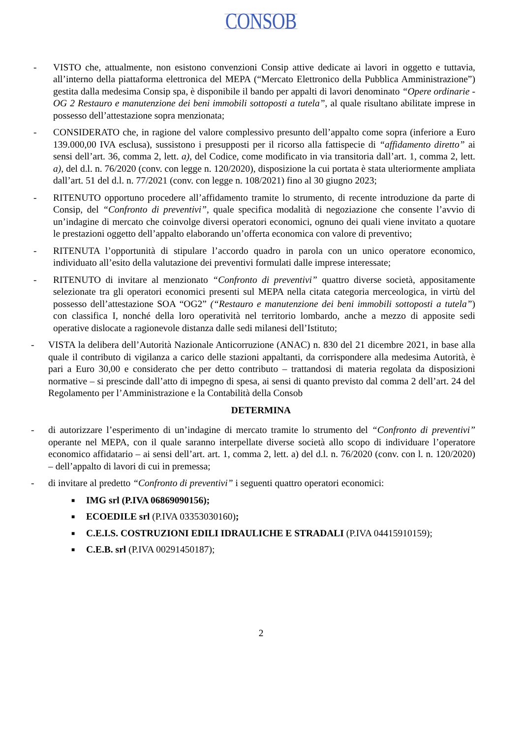CONSOB
- VISTO che, attualmente, non esistono convenzioni Consip attive dedicate ai lavori in oggetto e tuttavia, all’interno della piattaforma elettronica del MEPA (“Mercato Elettronico della Pubblica Amministrazione”) gestita dalla medesima Consip spa, è disponibile il bando per appalti di lavori denominato “Opere ordinarie - OG 2 Restauro e manutenzione dei beni immobili sottoposti a tutela”, al quale risultano abilitate imprese in possesso dell’attestazione sopra menzionata;
- CONSIDERATO che, in ragione del valore complessivo presunto dell’appalto come sopra (inferiore a Euro 139.000,00 IVA esclusa), sussistono i presupposti per il ricorso alla fattispecie di “affidamento diretto” ai sensi dell’art. 36, comma 2, lett. a), del Codice, come modificato in via transitoria dall’art. 1, comma 2, lett. a), del d.l. n. 76/2020 (conv. con legge n. 120/2020), disposizione la cui portata è stata ulteriormente ampliata dall’art. 51 del d.l. n. 77/2021 (conv. con legge n. 108/2021) fino al 30 giugno 2023;
- RITENUTO opportuno procedere all’affidamento tramite lo strumento, di recente introduzione da parte di Consip, del “Confronto di preventivi”, quale specifica modalità di negoziazione che consente l’avvio di un’indagine di mercato che coinvolge diversi operatori economici, ognuno dei quali viene invitato a quotare le prestazioni oggetto dell’appalto elaborando un’offerta economica con valore di preventivo;
- RITENUTA l’opportunità di stipulare l’accordo quadro in parola con un unico operatore economico, individuato all’esito della valutazione dei preventivi formulati dalle imprese interessate;
- RITENUTO di invitare al menzionato “Confronto di preventivi” quattro diverse società, appositamente selezionate tra gli operatori economici presenti sul MEPA nella citata categoria merceologica, in virtù del possesso dell’attestazione SOA “OG2” (“Restauro e manutenzione dei beni immobili sottoposti a tutela”) con classifica I, nonché della loro operatività nel territorio lombardo, anche a mezzo di apposite sedi operative dislocate a ragionevole distanza dalle sedi milanesi dell’Istituto;
- VISTA la delibera dell’Autorità Nazionale Anticorruzione (ANAC) n. 830 del 21 dicembre 2021, in base alla quale il contributo di vigilanza a carico delle stazioni appaltanti, da corrispondere alla medesima Autorità, è pari a Euro 30,00 e considerato che per detto contributo – trattandosi di materia regolata da disposizioni normative – si prescinde dall’atto di impegno di spesa, ai sensi di quanto previsto dal comma 2 dell’art. 24 del Regolamento per l’Amministrazione e la Contabilità della Consob
DETERMINA
- di autorizzare l’esperimento di un’indagine di mercato tramite lo strumento del “Confronto di preventivi” operante nel MEPA, con il quale saranno interpellate diverse società allo scopo di individuare l’operatore economico affidatario – ai sensi dell’art. art. 1, comma 2, lett. a) del d.l. n. 76/2020 (conv. con l. n. 120/2020) – dell’appalto di lavori di cui in premessa;
- di invitare al predetto “Confronto di preventivi” i seguenti quattro operatori economici:
■
IMG srl (P.IVA 06869090156);
■
ECOEDILE srl (P.IVA 03353030160);
■
C.E.I.S. COSTRUZIONI EDILI IDRAULICHE E STRADALI (P.IVA 04415910159);
■
C.E.B. srl (P.IVA 00291450187);
2